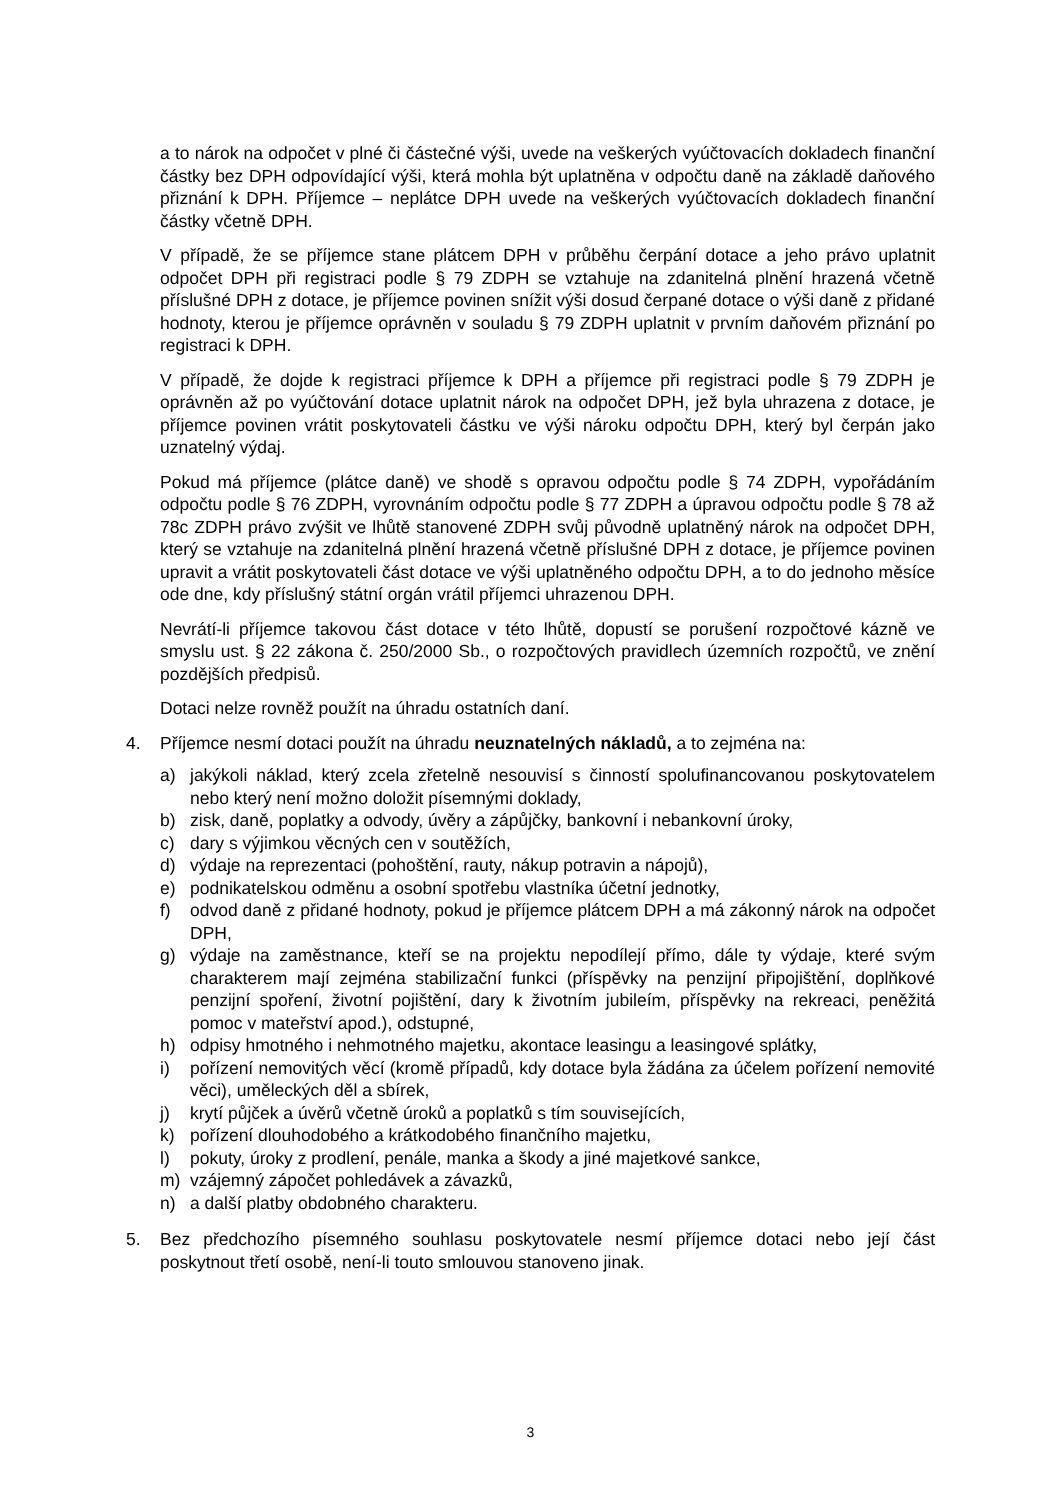a to nárok na odpočet v plné či částečné výši, uvede na veškerých vyúčtovacích dokladech finanční částky bez DPH odpovídající výši, která mohla být uplatněna v odpočtu daně na základě daňového přiznání k DPH. Příjemce – neplátce DPH uvede na veškerých vyúčtovacích dokladech finanční částky včetně DPH.
V případě, že se příjemce stane plátcem DPH v průběhu čerpání dotace a jeho právo uplatnit odpočet DPH při registraci podle § 79 ZDPH se vztahuje na zdanitelná plnění hrazená včetně příslušné DPH z dotace, je příjemce povinen snížit výši dosud čerpané dotace o výši daně z přidané hodnoty, kterou je příjemce oprávněn v souladu § 79 ZDPH uplatnit v prvním daňovém přiznání po registraci k DPH.
V případě, že dojde k registraci příjemce k DPH a příjemce při registraci podle § 79 ZDPH je oprávněn až po vyúčtování dotace uplatnit nárok na odpočet DPH, jež byla uhrazena z dotace, je příjemce povinen vrátit poskytovateli částku ve výši nároku odpočtu DPH, který byl čerpán jako uznatelný výdaj.
Pokud má příjemce (plátce daně) ve shodě s opravou odpočtu podle § 74 ZDPH, vypořádáním odpočtu podle § 76 ZDPH, vyrovnáním odpočtu podle § 77 ZDPH a úpravou odpočtu podle § 78 až 78c ZDPH právo zvýšit ve lhůtě stanovené ZDPH svůj původně uplatněný nárok na odpočet DPH, který se vztahuje na zdanitelná plnění hrazená včetně příslušné DPH z dotace, je příjemce povinen upravit a vrátit poskytovateli část dotace ve výši uplatněného odpočtu DPH, a to do jednoho měsíce ode dne, kdy příslušný státní orgán vrátil příjemci uhrazenou DPH.
Nevrátí-li příjemce takovou část dotace v této lhůtě, dopustí se porušení rozpočtové kázně ve smyslu ust. § 22 zákona č. 250/2000 Sb., o rozpočtových pravidlech územních rozpočtů, ve znění pozdějších předpisů.
Dotaci nelze rovněž použít na úhradu ostatních daní.
4. Příjemce nesmí dotaci použít na úhradu neuznatelných nákladů, a to zejména na:
a) jakýkoli náklad, který zcela zřetelně nesouvisí s činností spolufinancovanou poskytovatelem nebo který není možno doložit písemnými doklady,
b) zisk, daně, poplatky a odvody, úvěry a zápůjčky, bankovní i nebankovní úroky,
c) dary s výjimkou věcných cen v soutěžích,
d) výdaje na reprezentaci (pohoštění, rauty, nákup potravin a nápojů),
e) podnikatelskou odměnu a osobní spotřebu vlastníka účetní jednotky,
f) odvod daně z přidané hodnoty, pokud je příjemce plátcem DPH a má zákonný nárok na odpočet DPH,
g) výdaje na zaměstnance, kteří se na projektu nepodílejí přímo, dále ty výdaje, které svým charakterem mají zejména stabilizační funkci (příspěvky na penzijní připojištění, doplňkové penzijní spoření, životní pojištění, dary k životním jubileím, příspěvky na rekreaci, peněžitá pomoc v mateřství apod.), odstupné,
h) odpisy hmotného i nehmotného majetku, akontace leasingu a leasingové splátky,
i) pořízení nemovitých věcí (kromě případů, kdy dotace byla žádána za účelem pořízení nemovité věci), uměleckých děl a sbírek,
j) krytí půjček a úvěrů včetně úroků a poplatků s tím souvisejících,
k) pořízení dlouhodobého a krátkodobého finančního majetku,
l) pokuty, úroky z prodlení, penále, manka a škody a jiné majetkové sankce,
m) vzájemný zápočet pohledávek a závazků,
n) a další platby obdobného charakteru.
5. Bez předchozího písemného souhlasu poskytovatele nesmí příjemce dotaci nebo její část poskytnout třetí osobě, není-li touto smlouvou stanoveno jinak.
3